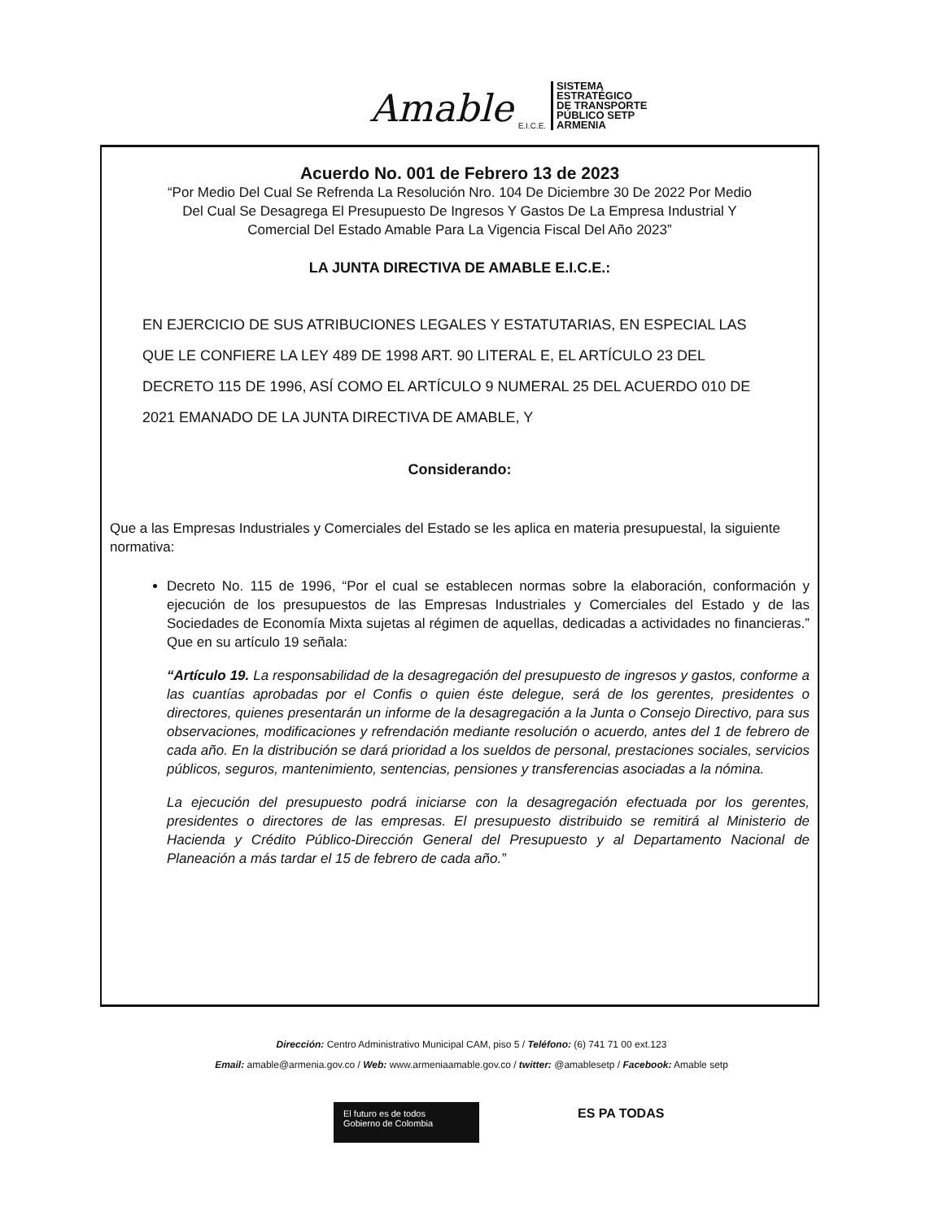Amable E.I.C.E. SISTEMA
ESTRATÉGICO
DE TRANSPORTE
PÚBLICO SETP
ARMENIA
Acuerdo No. 001 de Febrero 13 de 2023
“Por Medio Del Cual Se Refrenda La Resolución Nro. 104 De Diciembre 30 De 2022 Por Medio Del Cual Se Desagrega El Presupuesto De Ingresos Y Gastos De La Empresa Industrial Y Comercial Del Estado Amable Para La Vigencia Fiscal Del Año 2023”
LA JUNTA DIRECTIVA DE AMABLE E.I.C.E.:
EN EJERCICIO DE SUS ATRIBUCIONES LEGALES Y ESTATUTARIAS, EN ESPECIAL LAS QUE LE CONFIERE LA LEY 489 DE 1998 ART. 90 LITERAL E, EL ARTÍCULO 23 DEL DECRETO 115 DE 1996, ASÍ COMO EL ARTÍCULO 9 NUMERAL 25 DEL ACUERDO 010 DE 2021 EMANADO DE LA JUNTA DIRECTIVA DE AMABLE, Y
Considerando:
Que a las Empresas Industriales y Comerciales del Estado se les aplica en materia presupuestal, la siguiente normativa:
Decreto No. 115 de 1996, “Por el cual se establecen normas sobre la elaboración, conformación y ejecución de los presupuestos de las Empresas Industriales y Comerciales del Estado y de las Sociedades de Economía Mixta sujetas al régimen de aquellas, dedicadas a actividades no financieras.” Que en su artículo 19 señala:
“Artículo 19. La responsabilidad de la desagregación del presupuesto de ingresos y gastos, conforme a las cuantías aprobadas por el Confis o quien éste delegue, será de los gerentes, presidentes o directores, quienes presentarán un informe de la desagregación a la Junta o Consejo Directivo, para sus observaciones, modificaciones y refrendación mediante resolución o acuerdo, antes del 1 de febrero de cada año. En la distribución se dará prioridad a los sueldos de personal, prestaciones sociales, servicios públicos, seguros, mantenimiento, sentencias, pensiones y transferencias asociadas a la nómina.
La ejecución del presupuesto podrá iniciarse con la desagregación efectuada por los gerentes, presidentes o directores de las empresas. El presupuesto distribuido se remitirá al Ministerio de Hacienda y Crédito Público-Dirección General del Presupuesto y al Departamento Nacional de Planeación a más tardar el 15 de febrero de cada año.”
Dirección: Centro Administrativo Municipal CAM, piso 5 / Teléfono: (6) 741 71 00 ext.123
Email: amable@armenia.gov.co / Web: www.armeniaamable.gov.co / twitter: @amablesetp / Facebook: Amable setp
El futuro es de todos Gobierno de Colombia
ES PA TODAS